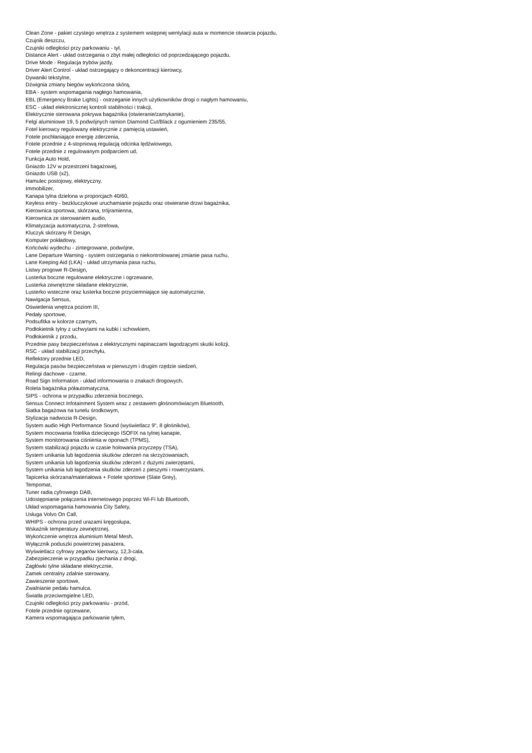Clean Zone - pakiet czystego wnętrza z systemem wstępnej wentylacji auta w momencie otwarcia pojazdu,
Czujnik deszczu,
Czujniki odległości przy parkowaniu - tył,
Distance Alert - układ ostrzegania o zbyt małej odległości od poprzedzającego pojazdu,
Drive Mode - Regulacja trybów jazdy,
Driver Alert Control - układ ostrzegający o dekoncentracji kierowcy,
Dywaniki tekstylne,
Dźwignia zmiany biegów wykończona skórą,
EBA - system wspomagania nagłego hamowania,
EBL (Emergency Brake Lights) - ostrzeganie innych użytkowników drogi o nagłym hamowaniu,
ESC - układ elektronicznej kontroli stabilności i trakcji,
Elektrycznie sterowana pokrywa bagażnika (otwieranie/zamykanie),
Felgi aluminiowe 19, 5 podwójnych ramion Diamond Cut/Black z ogumieniem 235/55,
Fotel kierowcy regulowany elektrycznie z pamięcią ustawień,
Fotele pochłaniające energię zderzenia,
Fotele przednie z 4-stopniową regulacją odcinka lędźwiowego,
Fotele przednie z regulowanym podparciem ud,
Funkcja Auto Hold,
Gniazdo 12V w przestrzeni bagażowej,
Gniazdo USB (x2),
Hamulec postojowy, elektryczny,
Immobilizer,
Kanapa tylna dzielona w proporcjach 40/60,
Keyless entry - bezkluczykowe uruchamianie pojazdu oraz otwieranie drzwi bagażnika,
Kierownica sportowa, skórzana, trójramienna,
Kierownica ze sterowaniem audio,
Klimatyzacja automatyczna, 2-strefowa,
Kluczyk skórzany R Design,
Komputer pokładowy,
Końcówki wydechu - zintegrowane, podwójne,
Lane Departure Warning - system ostrzegania o niekontrolowanej zmianie pasa ruchu,
Lane Keeping Aid (LKA) - układ utrzymania pasa ruchu,
Listwy progowe R-Design,
Lusterka boczne regulowane elektryczne i ogrzewane,
Lusterka zewnętrzne składane elektrycznie,
Lusterko wsteczne oraz lusterka boczne przyciemniające się automatycznie,
Nawigacja Sensus,
Oświetlenia wnętrza poziom III,
Pedały sportowe,
Podsufitka w kolorze czarnym,
Podłokietnik tylny z uchwytami na kubki i schowkiem,
Podłokietnik z przodu,
Przednie pasy bezpieczeństwa z elektrycznymi napinaczami łagodzącymi skutki kolizji,
RSC - układ stabilizacji przechyłu,
Reflektory przednie LED,
Regulacja pasów bezpieczeństwa w pierwszym i drugim rzędzie siedzeń,
Relingi dachowe - czarne,
Road Sign Information - układ informowania o znakach drogowych,
Roleta bagażnika półautomatyczna,
SIPS - ochrona w przypadku zderzenia bocznego,
Sensus Connect Infotainment System wraz z zestawem głośnomówiacym Bluetooth,
Siatka bagażowa na tunelu środkowym,
Stylizacja nadwozia R-Design,
System audio High Performance Sound (wyświetlacz 9", 8 głośników),
System mocowania fotelika dziecięcego ISOFIX na tylnej kanapie,
System monitorowania ciśnienia w oponach (TPMS),
System stabilizacji pojazdu w czasie holowania przyczepy (TSA),
System unikania lub łagodzenia skutków zderzeń na skrzyżowaniach,
System unikania lub łagodzenia skutków zderzeń z dużymi zwierzętami,
System unikania lub łagodzenia skutków zderzeń z pieszymi i rowerzystami,
Tapicerka skórzana/materiałowa + Fotele sportowe (Slate Grey),
Tempomat,
Tuner radia cyfrowego DAB,
Udostępnianie połączenia internetowego poprzez Wi-Fi lub Bluetooth,
Układ wspomagania hamowania City Safety,
Usługa Volvo On Call,
WHIPS - ochrona przed urazami kręgosłupa,
Wskaźnik temperatury zewnętrznej,
Wykończenie wnętrza aluminium Metal Mesh,
Wyłącznik poduszki powietrznej pasażera,
Wyświetlacz cyfrowy zegarów kierowcy, 12,3-cala,
Zabezpieczenie w przypadku zjechania z drogi,
Zagłówki tylne składane elektrycznie,
Zamek centralny zdalnie sterowany,
Zawieszenie sportowe,
Zwalnianie pedału hamulca,
Światła przeciwmgielne LED,
Czujniki odległości przy parkowaniu - przód,
Fotele przednie ogrzewane,
Kamera wspomagająca parkowanie tyłem,